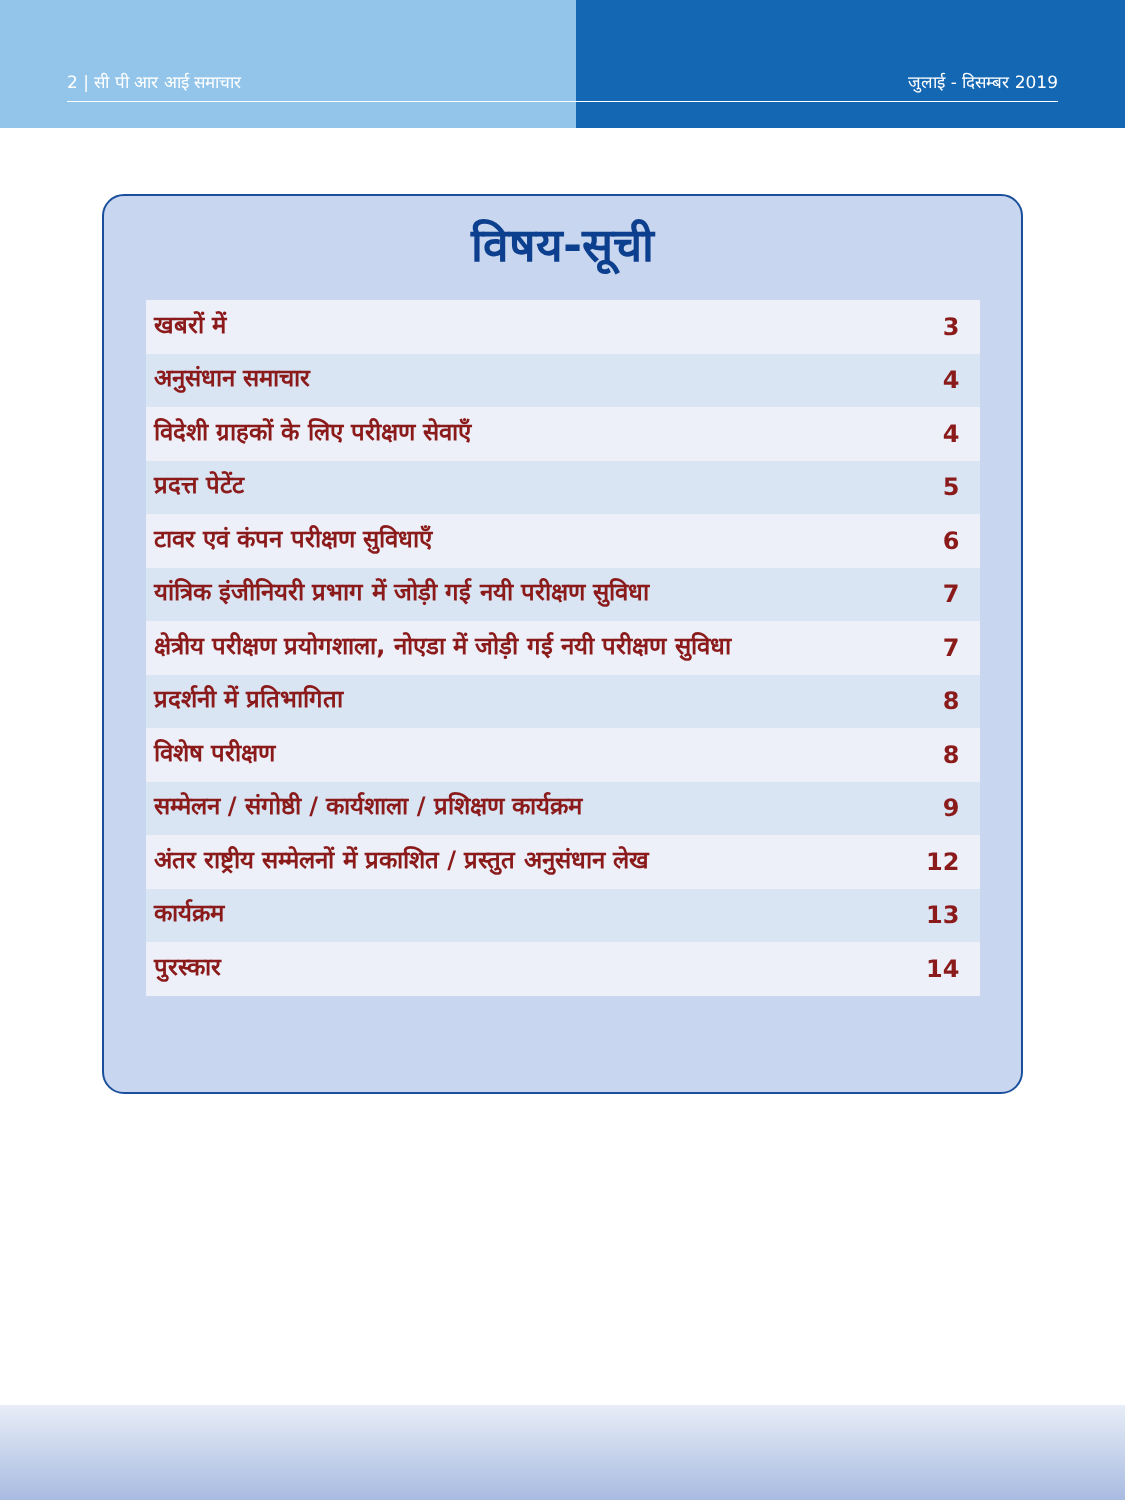2 | सी पी आर आई समाचार जुलाई - दिसम्बर 2019
विषय-सूची
| खबरों में | 3 |
| अनुसंधान समाचार | 4 |
| विदेशी ग्राहकों के लिए परीक्षण सेवाएँ | 4 |
| प्रदत्त पेटेंट | 5 |
| टावर एवं कंपन परीक्षण सुविधाएँ | 6 |
| यांत्रिक इंजीनियरी प्रभाग में जोड़ी गई नयी परीक्षण सुविधा | 7 |
| क्षेत्रीय परीक्षण प्रयोगशाला, नोएडा में जोड़ी गई नयी परीक्षण सुविधा | 7 |
| प्रदर्शनी में प्रतिभागिता | 8 |
| विशेष परीक्षण | 8 |
| सम्मेलन / संगोष्ठी / कार्यशाला / प्रशिक्षण कार्यक्रम | 9 |
| अंतर राष्ट्रीय सम्मेलनों में प्रकाशित / प्रस्तुत अनुसंधान लेख | 12 |
| कार्यक्रम | 13 |
| पुरस्कार | 14 |